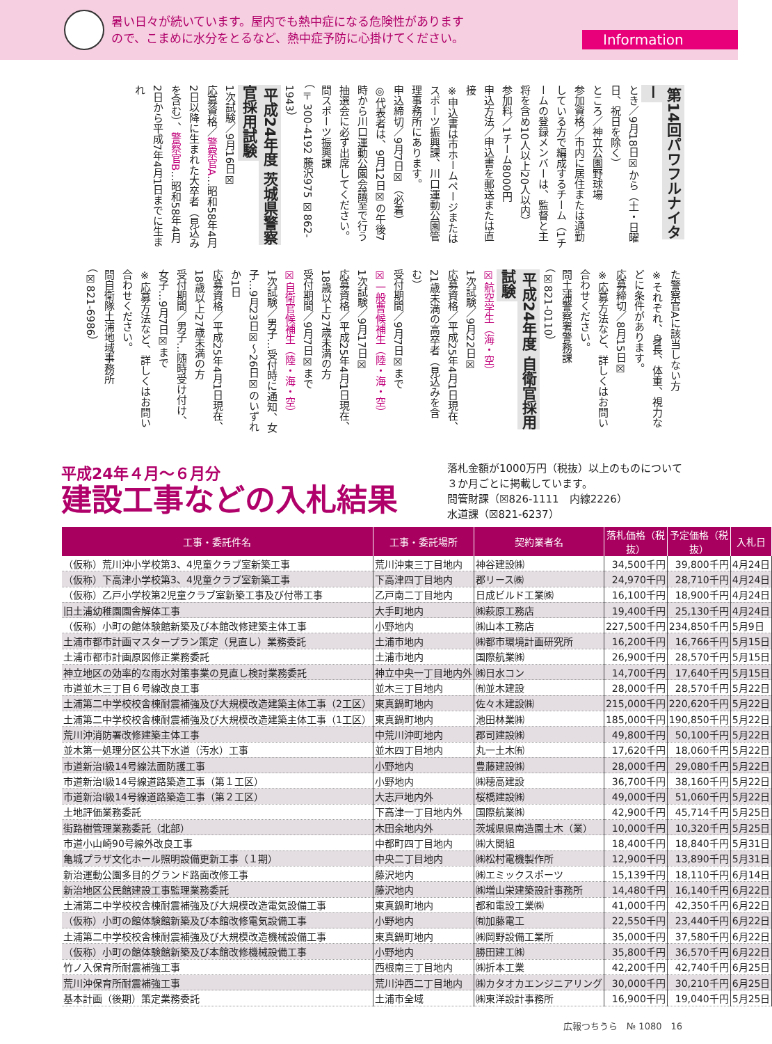暑い日々が続いています。屋内でも熱中症になる危険性があります
ので、こまめに水分をとるなど、熱中症予防に心掛けてください。
Information
第14回パワフルナイター
とき／9月18日☒から（土・日曜日、祝日を除く）
ところ／神立公園野球場
参加資格／市内に居住または通勤している方で編成するチーム（1チームの登録メンバーは、監督と主将を含め10人以上20人以内）
参加料／1チーム8000円
申込方法／申込書を郵送または直接
※申込書は市ホームページまたはスポーツ振興課、川口運動公園管理事務所にあります。
申込締切／9月7日☒（必着）
◎代表者は、9月12日☒の午後7時から川口運動公園会議室で行う抽選会に必ず出席してください。
問スポーツ振興課
（〒300-4192 藤沢975 ☒862-1943）
平成24年度 茨城県警察官採用試験
1次試験／9月16日☒
応募資格／警察官A…昭和58年4月2日以降に生まれた大卒者（見込みを含む）、警察官B…昭和58年4月2日から平成7年4月1日までに生まれ
た警察官Aに該当しない方
※それぞれ、身長、体重、視力などに条件があります。
応募締切／8月15日☒
※応募方法など、詳しくはお問い合わせください。
問土浦警察署警務課
（☒821-0110）
平成24年度 自衛官採用試験
☒航空学生（海・空）
1次試験／9月22日☒
応募資格／平成25年4月1日現在、21歳未満の高卒者（見込みを含む）
受付期間／9月7日☒まで
☒一般曹候補生（陸・海・空）
1次試験／9月17日☒
応募資格／平成25年4月1日現在、18歳以上27歳未満の方
受付期間／9月7日☒まで
☒自衛官候補生（陸・海・空）
1次試験／男子…受付時に通知、女子…9月23日☒～26日☒のいずれか1日
応募資格／平成25年4月1日現在、18歳以上27歳未満の方
受付期間／男子…随時受け付け、女子…9月7日☒まで
※応募方法など、詳しくはお問い合わせください。
問自衛隊土浦地域事務所
（☒821-6986）
平成24年４月～６月分
建設工事などの入札結果
落札金額が1000万円（税抜）以上のものについて３か月ごとに掲載しています。
問管財課（☒826-1111　内線2226）
水道課（☒821-6237）
| 工事・委託件名 | 工事・委託場所 | 契約業者名 | 落札価格（税抜） | 予定価格（税抜） | 入札日 |
| --- | --- | --- | --- | --- | --- |
| （仮称）荒川沖小学校第3、4児童クラブ室新築工事 | 荒川沖東三丁目地内 | 神谷建設㈱ | 34,500千円 | 39,800千円 | 4月24日 |
| （仮称）下高津小学校第3、4児童クラブ室新築工事 | 下高津四丁目地内 | 郡リース㈱ | 24,970千円 | 28,710千円 | 4月24日 |
| （仮称）乙戸小学校第2児童クラブ室新築工事及び付帯工事 | 乙戸南二丁目地内 | 日成ビルド工業㈱ | 16,100千円 | 18,900千円 | 4月24日 |
| 旧土浦幼稚園園舎解体工事 | 大手町地内 | ㈱萩原工務店 | 19,400千円 | 25,130千円 | 4月24日 |
| （仮称）小町の館体験館新築及び本館改修建築主体工事 | 小野地内 | ㈱山本工務店 | 227,500千円 | 234,850千円 | 5月9日 |
| 土浦市都市計画マスタープラン策定（見直し）業務委託 | 土浦市地内 | ㈱都市環境計画研究所 | 16,200千円 | 16,766千円 | 5月15日 |
| 土浦市都市計画原図修正業務委託 | 土浦市地内 | 国際航業㈱ | 26,900千円 | 28,570千円 | 5月15日 |
| 神立地区の効率的な雨水対策事業の見直し検討業務委託 | 神立中央一丁目地内外 | ㈱日水コン | 14,700千円 | 17,640千円 | 5月15日 |
| 市道並木三丁目６号線改良工事 | 並木三丁目地内 | ㈲並木建設 | 28,000千円 | 28,570千円 | 5月22日 |
| 土浦第二中学校校舎棟耐震補強及び大規模改造建築主体工事（2工区） | 東真鍋町地内 | 佐々木建設㈱ | 215,000千円 | 220,620千円 | 5月22日 |
| 土浦第二中学校校舎棟耐震補強及び大規模改造建築主体工事（1工区） | 東真鍋町地内 | 池田林業㈱ | 185,000千円 | 190,850千円 | 5月22日 |
| 荒川沖消防署改修建築主体工事 | 中荒川沖町地内 | 郡司建設㈱ | 49,800千円 | 50,100千円 | 5月22日 |
| 並木第一処理分区公共下水道（汚水）工事 | 並木四丁目地内 | 丸一土木㈲ | 17,620千円 | 18,060千円 | 5月22日 |
| 市道新治Ⅰ級14号線法面防護工事 | 小野地内 | 豊藤建設㈱ | 28,000千円 | 29,080千円 | 5月22日 |
| 市道新治Ⅰ級14号線道路築造工事（第１工区） | 小野地内 | ㈱穂高建設 | 36,700千円 | 38,160千円 | 5月22日 |
| 市道新治Ⅰ級14号線道路築造工事（第２工区） | 大志戸地内外 | 桜橋建設㈱ | 49,000千円 | 51,060千円 | 5月22日 |
| 土地評価業務委託 | 下高津一丁目地内外 | 国際航業㈱ | 42,900千円 | 45,714千円 | 5月25日 |
| 街路樹管理業務委託（北部） | 木田余地内外 | 茨城県県南造園土木（業） | 10,000千円 | 10,320千円 | 5月25日 |
| 市道小山崎90号線外改良工事 | 中都町四丁目地内 | ㈱大関組 | 18,400千円 | 18,840千円 | 5月31日 |
| 亀城プラザ文化ホール照明設備更新工事（１期） | 中央二丁目地内 | ㈱松村電機製作所 | 12,900千円 | 13,890千円 | 5月31日 |
| 新治運動公園多目的グランド路面改修工事 | 藤沢地内 | ㈱エミックスポーツ | 15,139千円 | 18,110千円 | 6月14日 |
| 新治地区公民館建設工事監理業務委託 | 藤沢地内 | ㈱増山栄建築設計事務所 | 14,480千円 | 16,140千円 | 6月22日 |
| 土浦第二中学校校舎棟耐震補強及び大規模改造電気設備工事 | 東真鍋町地内 | 都和電設工業㈱ | 41,000千円 | 42,350千円 | 6月22日 |
| （仮称）小町の館体験館新築及び本館改修電気設備工事 | 小野地内 | ㈲加藤電工 | 22,550千円 | 23,440千円 | 6月22日 |
| 土浦第二中学校校舎棟耐震補強及び大規模改造機械設備工事 | 東真鍋町地内 | ㈱岡野設備工業所 | 35,000千円 | 37,580千円 | 6月22日 |
| （仮称）小町の館体験館新築及び本館改修機械設備工事 | 小野地内 | 勝田建工㈱ | 35,800千円 | 36,570千円 | 6月22日 |
| 竹ノ入保育所耐震補強工事 | 西根南三丁目地内 | ㈱折本工業 | 42,200千円 | 42,740千円 | 6月25日 |
| 荒川沖保育所耐震補強工事 | 荒川沖西二丁目地内 | ㈱カタオカエンジニアリング | 30,000千円 | 30,210千円 | 6月25日 |
| 基本計画（後期）策定業務委託 | 土浦市全域 | ㈱東洋設計事務所 | 16,900千円 | 19,040千円 | 5月25日 |
広報つちうら　№ 1080　16